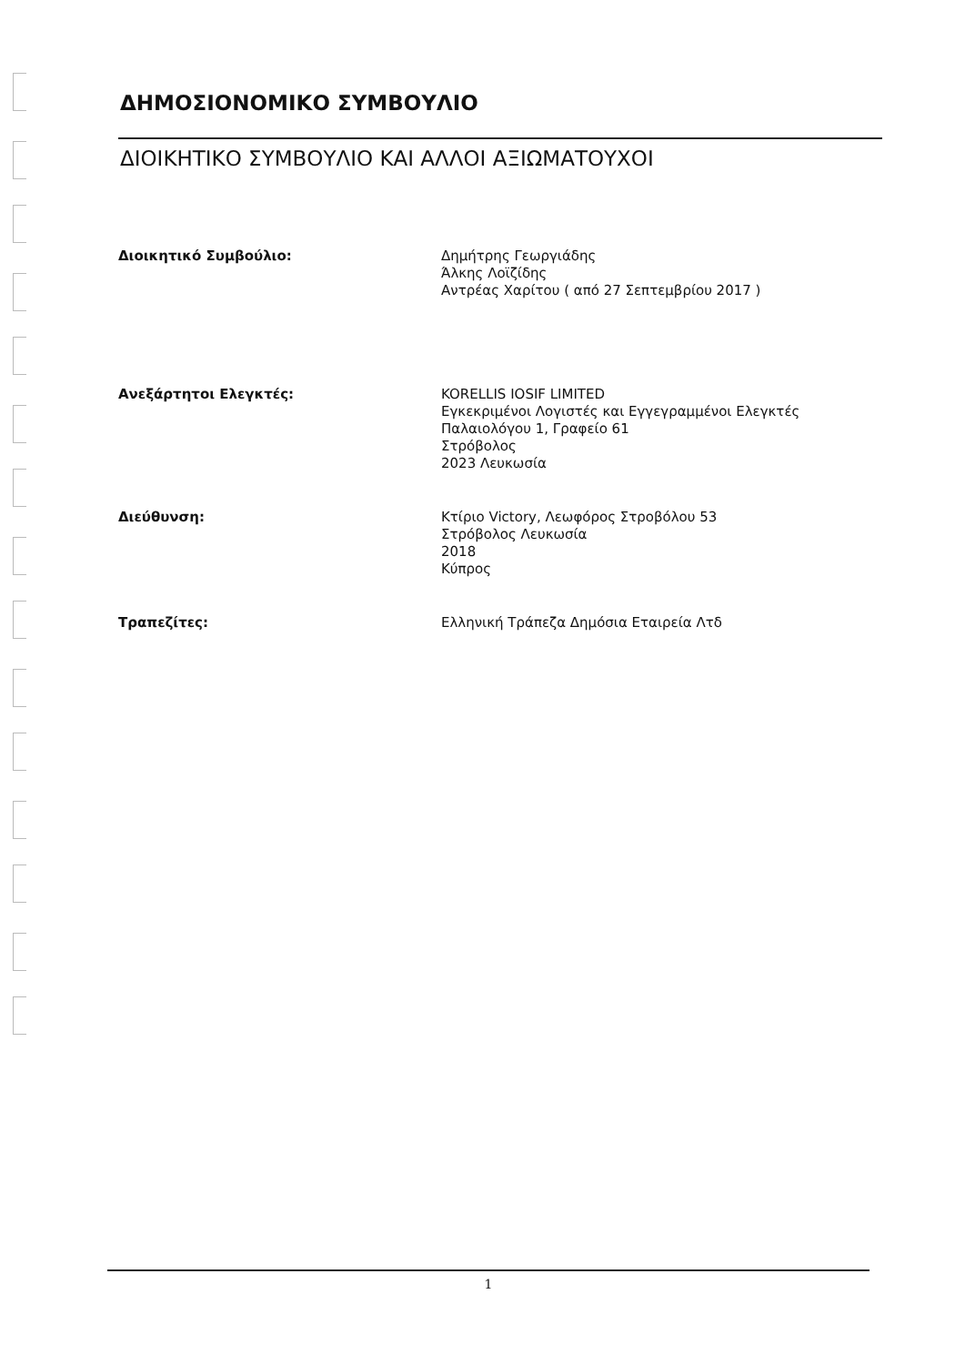ΔΗΜΟΣΙΟΝΟΜΙΚΟ ΣΥΜΒΟΥΛΙΟ
ΔΙΟΙΚΗΤΙΚΟ ΣΥΜΒΟΥΛΙΟ ΚΑΙ ΑΛΛΟΙ ΑΞΙΩΜΑΤΟΥΧΟΙ
Διοικητικό Συμβούλιο:
Δημήτρης Γεωργιάδης
Άλκης Λοϊζίδης
Αντρέας Χαρίτου ( από 27 Σεπτεμβρίου 2017 )
Ανεξάρτητοι Ελεγκτές:
KORELLIS IOSIF LIMITED
Εγκεκριμένοι Λογιστές και Εγγεγραμμένοι Ελεγκτές
Παλαιολόγου 1, Γραφείο 61
Στρόβολος
2023 Λευκωσία
Διεύθυνση:
Κτίριο Victory, Λεωφόρος Στροβόλου 53
Στρόβολος Λευκωσία
2018
Κύπρος
Τραπεζίτες:
Ελληνική Τράπεζα Δημόσια Εταιρεία Λτδ
1